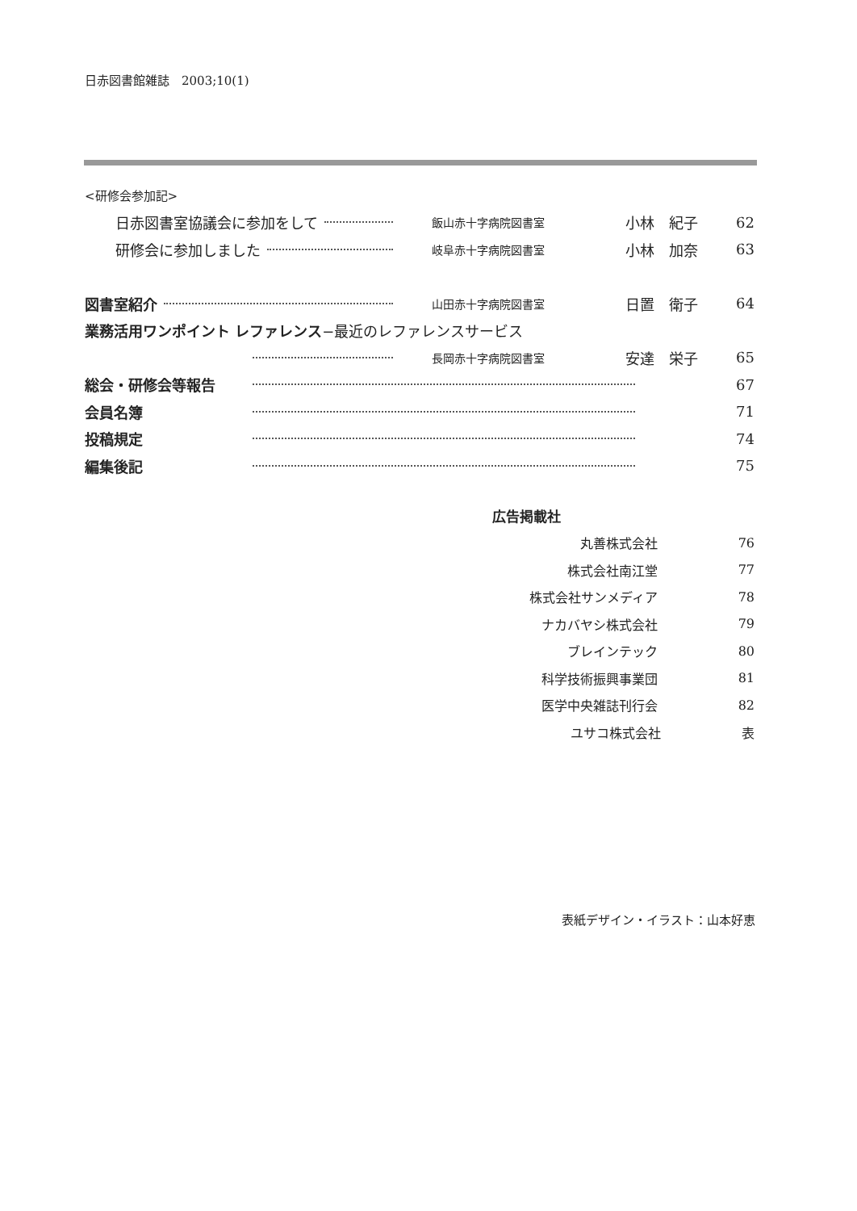日赤図書館雑誌　2003;10(1)
<研修会参加記>
日赤図書室協議会に参加をして 飯山赤十字病院図書室 小林　紀子 62
研修会に参加しました 岐阜赤十字病院図書室 小林　加奈 63
図書室紹介 山田赤十字病院図書室 日置　衛子 64
業務活用ワンポイント レファレンス−最近のレファレンスサービス
長岡赤十字病院図書室 安達　栄子 65
総会・研修会等報告 67
会員名簿 71
投稿規定 74
編集後記 75
広告掲載社
丸善株式会社 76
株式会社南江堂 77
株式会社サンメディア 78
ナカバヤシ株式会社 79
ブレインテック 80
科学技術振興事業団 81
医学中央雑誌刊行会 82
ユサコ株式会社 表
表紙デザイン・イラスト：山本好恵